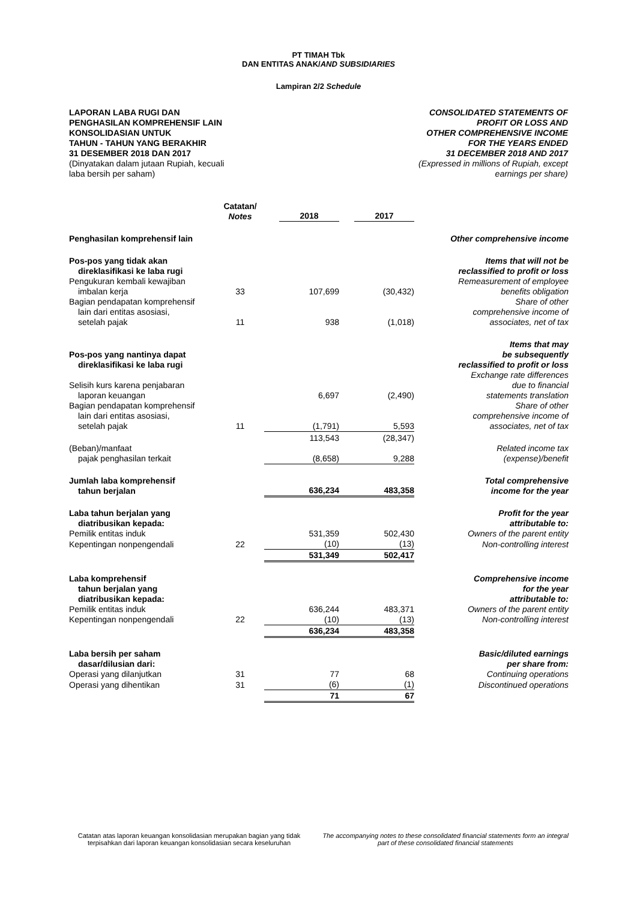PT TIMAH Tbk
DAN ENTITAS ANAK/AND SUBSIDIARIES
Lampiran 2/2 Schedule
LAPORAN LABA RUGI DAN
PENGHASILAN KOMPREHENSIF LAIN
KONSOLIDASIAN UNTUK
TAHUN - TAHUN YANG BERAKHIR
31 DESEMBER 2018 DAN 2017
(Dinyatakan dalam jutaan Rupiah, kecuali
laba bersih per saham)
CONSOLIDATED STATEMENTS OF
PROFIT OR LOSS AND
OTHER COMPREHENSIVE INCOME
FOR THE YEARS ENDED
31 DECEMBER 2018 AND 2017
(Expressed in millions of Rupiah, except
earnings per share)
| | Catatan/ Notes | 2018 | 2017 | |
| --- | --- | --- | --- | --- |
| Penghasilan komprehensif lain | | | | Other comprehensive income |
| Pos-pos yang tidak akan direklasifikasi ke laba rugi | | | | Items that will not be reclassified to profit or loss |
| Pengukuran kembali kewajiban imbalan kerja | 33 | 107,699 | (30,432) | Remeasurement of employee benefits obligation |
| Bagian pendapatan komprehensif lain dari entitas asosiasi, setelah pajak | 11 | 938 | (1,018) | Share of other comprehensive income of associates, net of tax |
| Pos-pos yang nantinya dapat direklasifikasi ke laba rugi | | | | Items that may be subsequently reclassified to profit or loss |
| Selisih kurs karena penjabaran laporan keuangan | | 6,697 | (2,490) | Exchange rate differences due to financial statements translation |
| Bagian pendapatan komprehensif lain dari entitas asosiasi, setelah pajak | 11 | (1,791) | 5,593 | Share of other comprehensive income of associates, net of tax |
| | | 113,543 | (28,347) | |
| (Beban)/manfaat pajak penghasilan terkait | | (8,658) | 9,288 | Related income tax (expense)/benefit |
| Jumlah laba komprehensif tahun berjalan | | 636,234 | 483,358 | Total comprehensive income for the year |
| Laba tahun berjalan yang diatribusikan kepada: | | | | Profit for the year attributable to: |
| Pemilik entitas induk | | 531,359 | 502,430 | Owners of the parent entity |
| Kepentingan nonpengendali | 22 | (10) | (13) | Non-controlling interest |
| | | 531,349 | 502,417 | |
| Laba komprehensif tahun berjalan yang diatribusikan kepada: | | | | Comprehensive income for the year attributable to: |
| Pemilik entitas induk | | 636,244 | 483,371 | Owners of the parent entity |
| Kepentingan nonpengendali | 22 | (10) | (13) | Non-controlling interest |
| | | 636,234 | 483,358 | |
| Laba bersih per saham dasar/dilusian dari: | | | | Basic/diluted earnings per share from: |
| Operasi yang dilanjutkan | 31 | 77 | 68 | Continuing operations |
| Operasi yang dihentikan | 31 | (6) | (1) | Discontinued operations |
| | | 71 | 67 | |
Catatan atas laporan keuangan konsolidasian merupakan bagian yang tidak terpisahkan dari laporan keuangan konsolidasian secara keseluruhan
The accompanying notes to these consolidated financial statements form an integral part of these consolidated financial statements